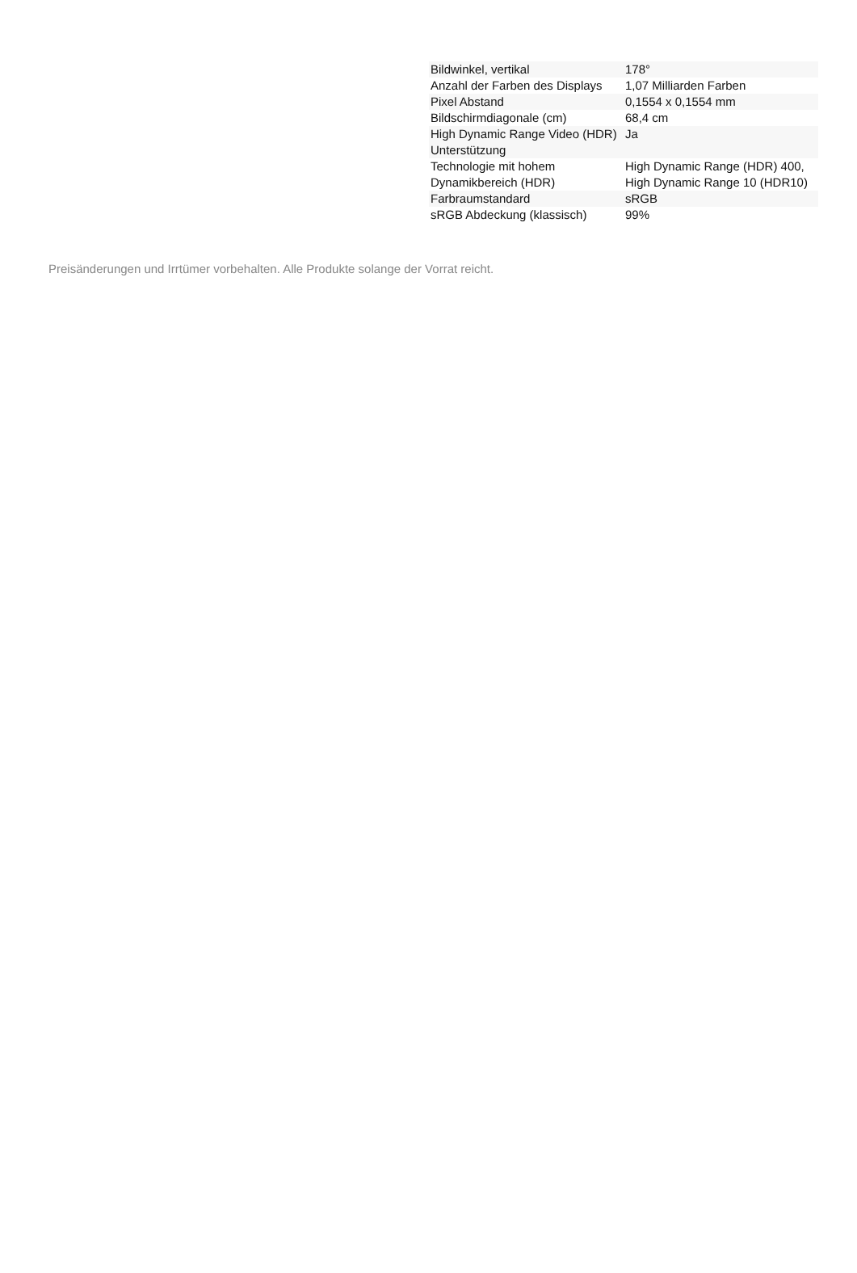| Bildwinkel, vertikal | 178° |
| Anzahl der Farben des Displays | 1,07 Milliarden Farben |
| Pixel Abstand | 0,1554 x 0,1554 mm |
| Bildschirmdiagonale (cm) | 68,4 cm |
| High Dynamic Range Video (HDR) Unterstützung | Ja |
| Technologie mit hohem Dynamikbereich (HDR) | High Dynamic Range (HDR) 400, High Dynamic Range 10 (HDR10) |
| Farbraumstandard | sRGB |
| sRGB Abdeckung (klassisch) | 99% |
Preisänderungen und Irrtümer vorbehalten. Alle Produkte solange der Vorrat reicht.